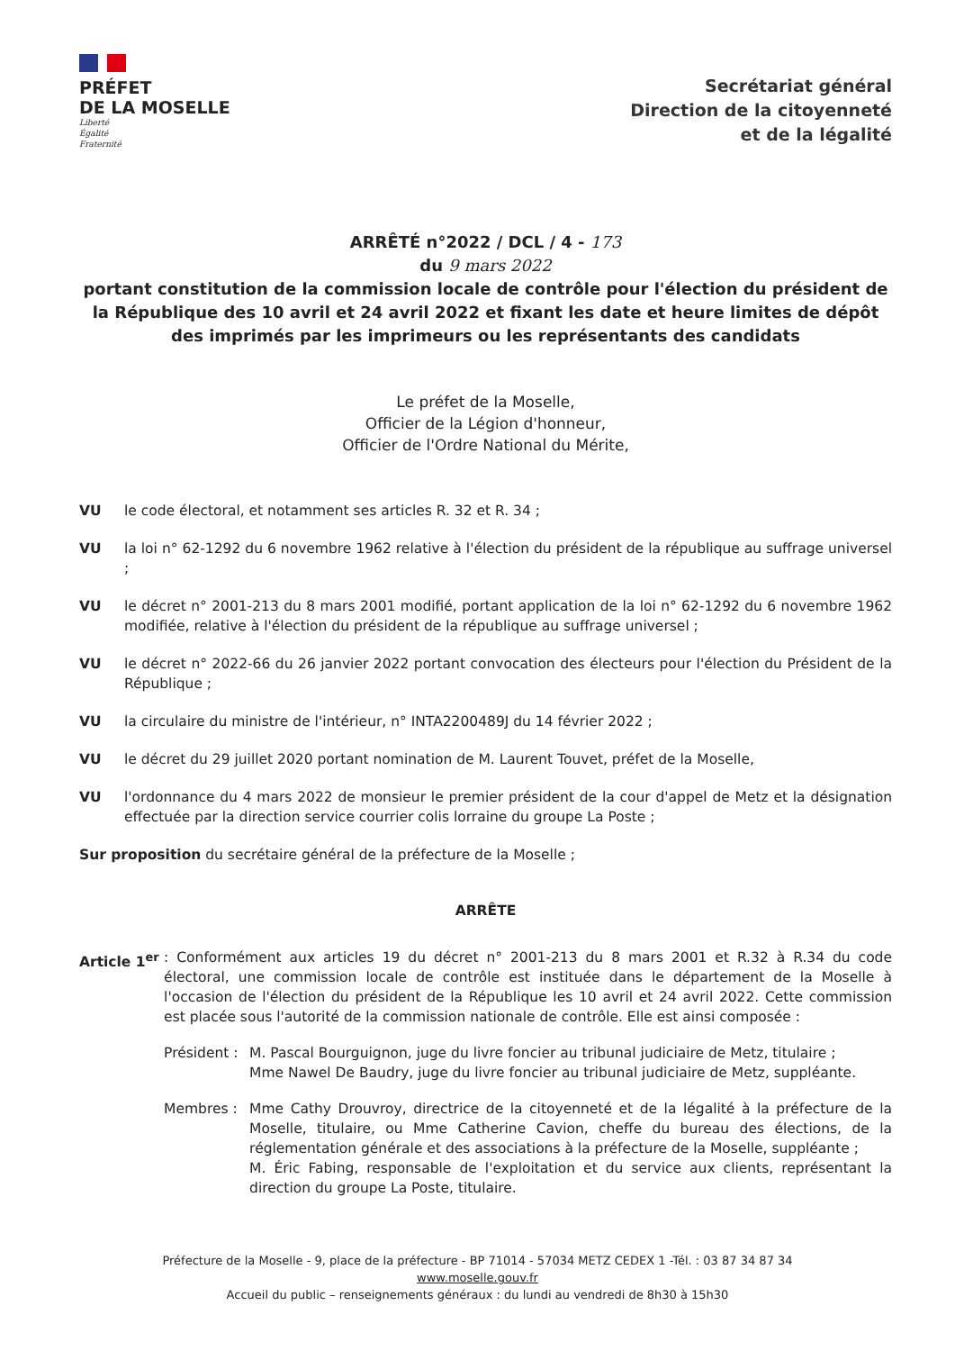PRÉFET
DE LA MOSELLE
Liberté
Égalité
Fraternité
Secrétariat général
Direction de la citoyenneté
et de la légalité
ARRÊTÉ n°2022 / DCL / 4 - 173
du 9 mars 2022
portant constitution de la commission locale de contrôle pour l'élection du président de la République des 10 avril et 24 avril 2022 et fixant les date et heure limites de dépôt des imprimés par les imprimeurs ou les représentants des candidats
Le préfet de la Moselle,
Officier de la Légion d'honneur,
Officier de l'Ordre National du Mérite,
VU le code électoral, et notamment ses articles R. 32 et R. 34 ;
VU la loi n° 62-1292 du 6 novembre 1962 relative à l'élection du président de la république au suffrage universel ;
VU le décret n° 2001-213 du 8 mars 2001 modifié, portant application de la loi n° 62-1292 du 6 novembre 1962 modifiée, relative à l'élection du président de la république au suffrage universel ;
VU le décret n° 2022-66 du 26 janvier 2022 portant convocation des électeurs pour l'élection du Président de la République ;
VU la circulaire du ministre de l'intérieur, n° INTA2200489J du 14 février 2022 ;
VU le décret du 29 juillet 2020 portant nomination de M. Laurent Touvet, préfet de la Moselle,
VU l'ordonnance du 4 mars 2022 de monsieur le premier président de la cour d'appel de Metz et la désignation effectuée par la direction service courrier colis lorraine du groupe La Poste ;
Sur proposition du secrétaire général de la préfecture de la Moselle ;
ARRÊTE
Article 1<sup>er</sup> : Conformément aux articles 19 du décret n° 2001-213 du 8 mars 2001 et R.32 à R.34 du code électoral, une commission locale de contrôle est instituée dans le département de la Moselle à l'occasion de l'élection du président de la République les 10 avril et 24 avril 2022. Cette commission est placée sous l'autorité de la commission nationale de contrôle. Elle est ainsi composée :
Président :
M. Pascal Bourguignon, juge du livre foncier au tribunal judiciaire de Metz, titulaire ;
Mme Nawel De Baudry, juge du livre foncier au tribunal judiciaire de Metz, suppléante.
Membres : Mme Cathy Drouvroy, directrice de la citoyenneté et de la légalité à la préfecture de la Moselle, titulaire, ou Mme Catherine Cavion, cheffe du bureau des élections, de la réglementation générale et des associations à la préfecture de la Moselle, suppléante ;
M. Éric Fabing, responsable de l'exploitation et du service aux clients, représentant la direction du groupe La Poste, titulaire.
Préfecture de la Moselle - 9, place de la préfecture - BP 71014 - 57034 METZ CEDEX 1 -Tél. : 03 87 34 87 34
www.moselle.gouv.fr
Accueil du public – renseignements généraux : du lundi au vendredi de 8h30 à 15h30